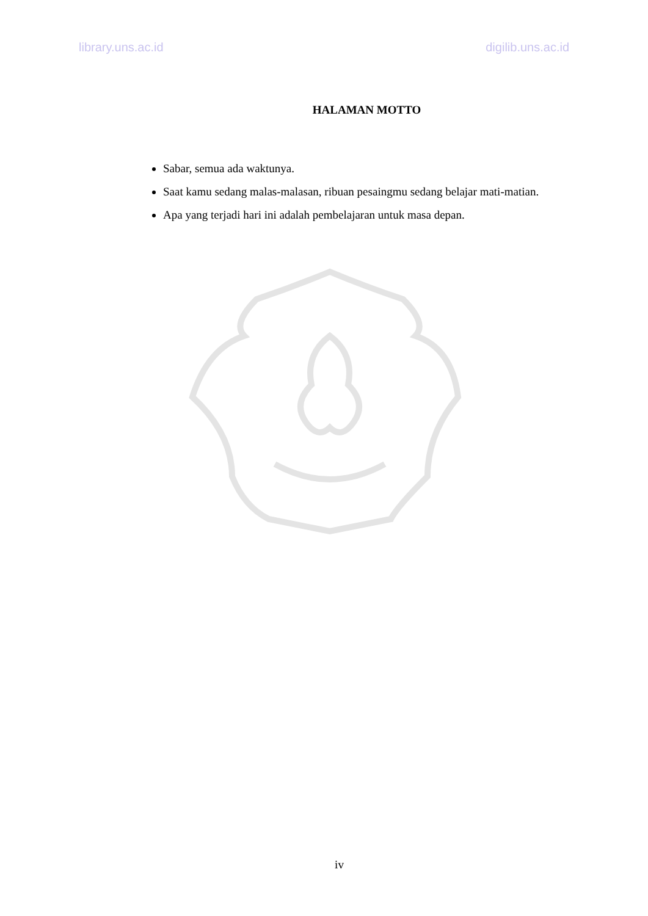library.uns.ac.id digilib.uns.ac.id
HALAMAN MOTTO
Sabar, semua ada waktunya.
Saat kamu sedang malas-malasan, ribuan pesaingmu sedang belajar mati-matian.
Apa yang terjadi hari ini adalah pembelajaran untuk masa depan.
iv